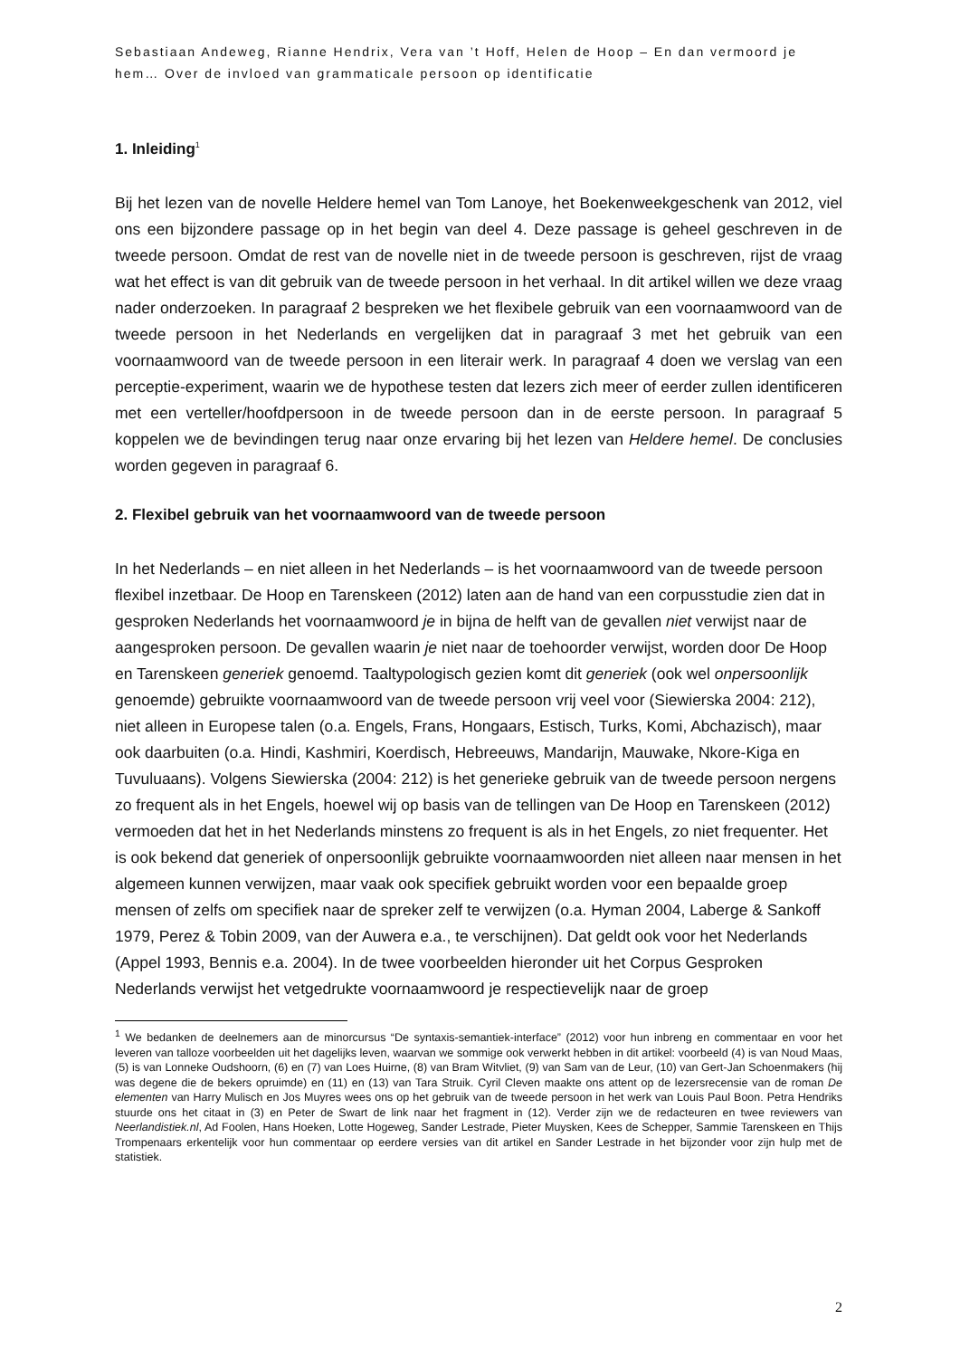Sebastiaan Andeweg, Rianne Hendrix, Vera van ’t Hoff, Helen de Hoop – En dan vermoord je hem… Over de invloed van grammaticale persoon op identificatie
1. Inleiding<sup>1</sup>
Bij het lezen van de novelle Heldere hemel van Tom Lanoye, het Boekenweekgeschenk van 2012, viel ons een bijzondere passage op in het begin van deel 4. Deze passage is geheel geschreven in de tweede persoon. Omdat de rest van de novelle niet in de tweede persoon is geschreven, rijst de vraag wat het effect is van dit gebruik van de tweede persoon in het verhaal. In dit artikel willen we deze vraag nader onderzoeken. In paragraaf 2 bespreken we het flexibele gebruik van een voornaamwoord van de tweede persoon in het Nederlands en vergelijken dat in paragraaf 3 met het gebruik van een voornaamwoord van de tweede persoon in een literair werk. In paragraaf 4 doen we verslag van een perceptie-experiment, waarin we de hypothese testen dat lezers zich meer of eerder zullen identificeren met een verteller/hoofdpersoon in de tweede persoon dan in de eerste persoon. In paragraaf 5 koppelen we de bevindingen terug naar onze ervaring bij het lezen van Heldere hemel. De conclusies worden gegeven in paragraaf 6.
2. Flexibel gebruik van het voornaamwoord van de tweede persoon
In het Nederlands – en niet alleen in het Nederlands – is het voornaamwoord van de tweede persoon flexibel inzetbaar. De Hoop en Tarenskeen (2012) laten aan de hand van een corpusstudie zien dat in gesproken Nederlands het voornaamwoord je in bijna de helft van de gevallen niet verwijst naar de aangesproken persoon. De gevallen waarin je niet naar de toehoorder verwijst, worden door De Hoop en Tarenskeen generiek genoemd. Taaltypologisch gezien komt dit generiek (ook wel onpersoonlijk genoemde) gebruikte voornaamwoord van de tweede persoon vrij veel voor (Siewierska 2004: 212), niet alleen in Europese talen (o.a. Engels, Frans, Hongaars, Estisch, Turks, Komi, Abchazisch), maar ook daarbuiten (o.a. Hindi, Kashmiri, Koerdisch, Hebreeuws, Mandarijn, Mauwake, Nkore-Kiga en Tuvuluaans). Volgens Siewierska (2004: 212) is het generieke gebruik van de tweede persoon nergens zo frequent als in het Engels, hoewel wij op basis van de tellingen van De Hoop en Tarenskeen (2012) vermoeden dat het in het Nederlands minstens zo frequent is als in het Engels, zo niet frequenter. Het is ook bekend dat generiek of onpersoonlijk gebruikte voornaamwoorden niet alleen naar mensen in het algemeen kunnen verwijzen, maar vaak ook specifiek gebruikt worden voor een bepaalde groep mensen of zelfs om specifiek naar de spreker zelf te verwijzen (o.a. Hyman 2004, Laberge & Sankoff 1979, Perez & Tobin 2009, van der Auwera e.a., te verschijnen). Dat geldt ook voor het Nederlands (Appel 1993, Bennis e.a. 2004). In de twee voorbeelden hieronder uit het Corpus Gesproken Nederlands verwijst het vetgedrukte voornaamwoord je respectievelijk naar de groep
<sup>1</sup> We bedanken de deelnemers aan de minorcursus “De syntaxis-semantiek-interface” (2012) voor hun inbreng en commentaar en voor het leveren van talloze voorbeelden uit het dagelijks leven, waarvan we sommige ook verwerkt hebben in dit artikel: voorbeeld (4) is van Noud Maas, (5) is van Lonneke Oudshoorn, (6) en (7) van Loes Huirne, (8) van Bram Witvliet, (9) van Sam van de Leur, (10) van Gert-Jan Schoenmakers (hij was degene die de bekers opruimde) en (11) en (13) van Tara Struik. Cyril Cleven maakte ons attent op de lezersrecensie van de roman De elementen van Harry Mulisch en Jos Muyres wees ons op het gebruik van de tweede persoon in het werk van Louis Paul Boon. Petra Hendriks stuurde ons het citaat in (3) en Peter de Swart de link naar het fragment in (12). Verder zijn we de redacteuren en twee reviewers van Neerlandistiek.nl, Ad Foolen, Hans Hoeken, Lotte Hogeweg, Sander Lestrade, Pieter Muysken, Kees de Schepper, Sammie Tarenskeen en Thijs Trompenaars erkentelijk voor hun commentaar op eerdere versies van dit artikel en Sander Lestrade in het bijzonder voor zijn hulp met de statistiek.
2